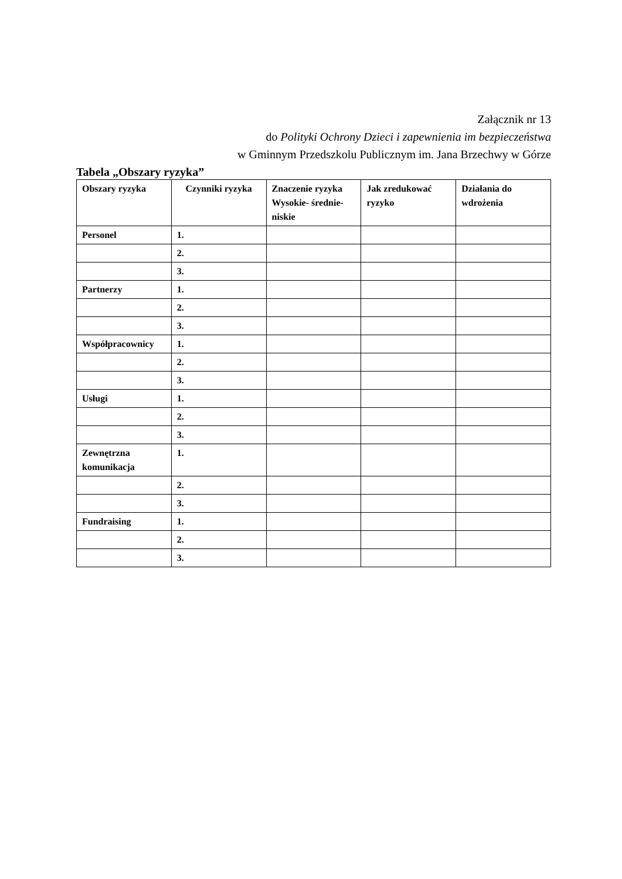Załącznik nr 13
do Polityki Ochrony Dzieci i zapewnienia im bezpieczeństwa
w Gminnym Przedszkolu Publicznym im. Jana Brzechwy w Górze
Tabela „Obszary ryzyka”
| Obszary ryzyka | Czynniki ryzyka | Znaczenie ryzyka Wysokie- średnie-niskie | Jak zredukować ryzyko | Działania do wdrożenia |
| --- | --- | --- | --- | --- |
| Personel | 1. | | | |
| | 2. | | | |
| | 3. | | | |
| Partnerzy | 1. | | | |
| | 2. | | | |
| | 3. | | | |
| Współpracownicy | 1. | | | |
| | 2. | | | |
| | 3. | | | |
| Usługi | 1. | | | |
| | 2. | | | |
| | 3. | | | |
| Zewnętrzna komunikacja | 1. | | | |
| | 2. | | | |
| | 3. | | | |
| Fundraising | 1. | | | |
| | 2. | | | |
| | 3. | | | |